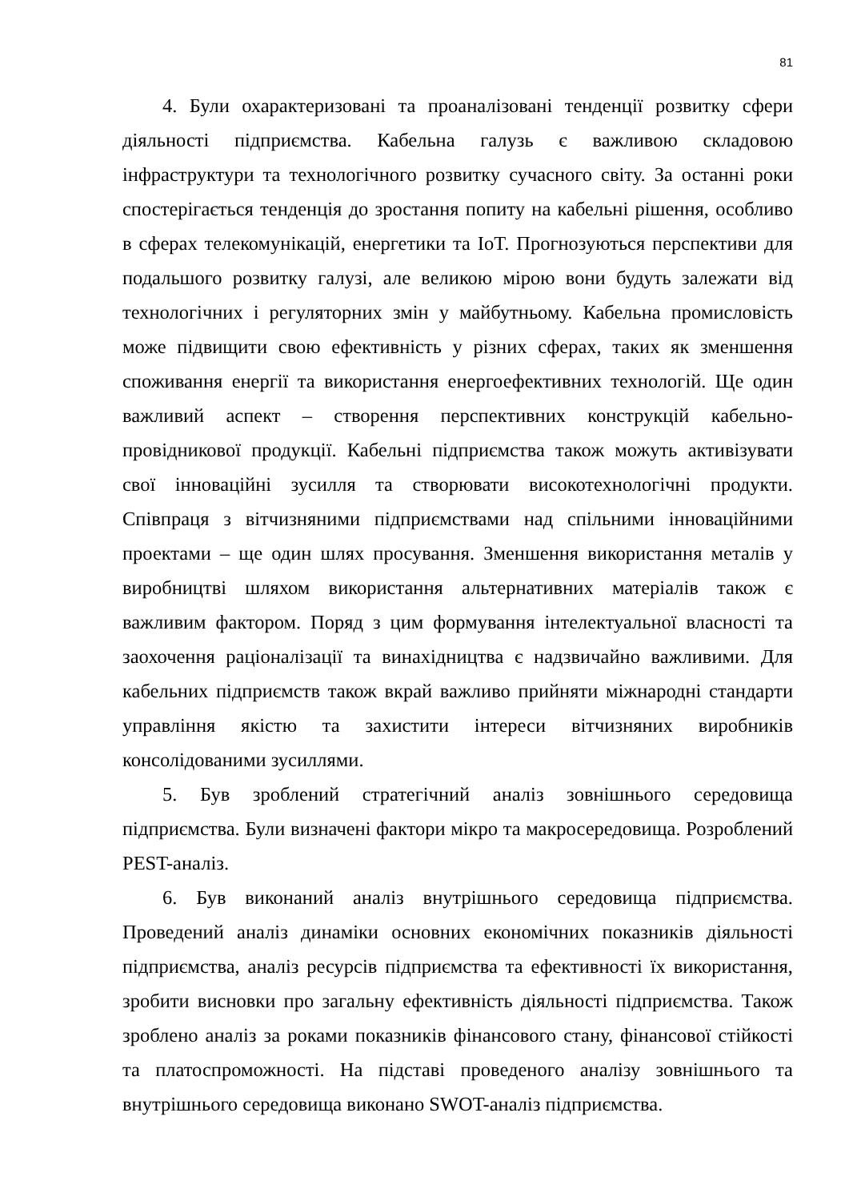81
4. Були охарактеризовані та проаналізовані тенденції розвитку сфери діяльності підприємства. Кабельна галузь є важливою складовою інфраструктури та технологічного розвитку сучасного світу. За останні роки спостерігається тенденція до зростання попиту на кабельні рішення, особливо в сферах телекомунікацій, енергетики та IoT. Прогнозуються перспективи для подальшого розвитку галузі, але великою мірою вони будуть залежати від технологічних і регуляторних змін у майбутньому. Кабельна промисловість може підвищити свою ефективність у різних сферах, таких як зменшення споживання енергії та використання енергоефективних технологій. Ще один важливий аспект – створення перспективних конструкцій кабельно-провідникової продукції. Кабельні підприємства також можуть активізувати свої інноваційні зусилля та створювати високотехнологічні продукти. Співпраця з вітчизняними підприємствами над спільними інноваційними проектами – ще один шлях просування. Зменшення використання металів у виробництві шляхом використання альтернативних матеріалів також є важливим фактором. Поряд з цим формування інтелектуальної власності та заохочення раціоналізації та винахідництва є надзвичайно важливими. Для кабельних підприємств також вкрай важливо прийняти міжнародні стандарти управління якістю та захистити інтереси вітчизняних виробників консолідованими зусиллями.
5. Був зроблений стратегічний аналіз зовнішнього середовища підприємства. Були визначені фактори мікро та макросередовища. Розроблений PEST-аналіз.
6. Був виконаний аналіз внутрішнього середовища підприємства. Проведений аналіз динаміки основних економічних показників діяльності підприємства, аналіз ресурсів підприємства та ефективності їх використання, зробити висновки про загальну ефективність діяльності підприємства. Також зроблено аналіз за роками показників фінансового стану, фінансової стійкості та платоспроможності. На підставі проведеного аналізу зовнішнього та внутрішнього середовища виконано SWOT-аналіз підприємства.